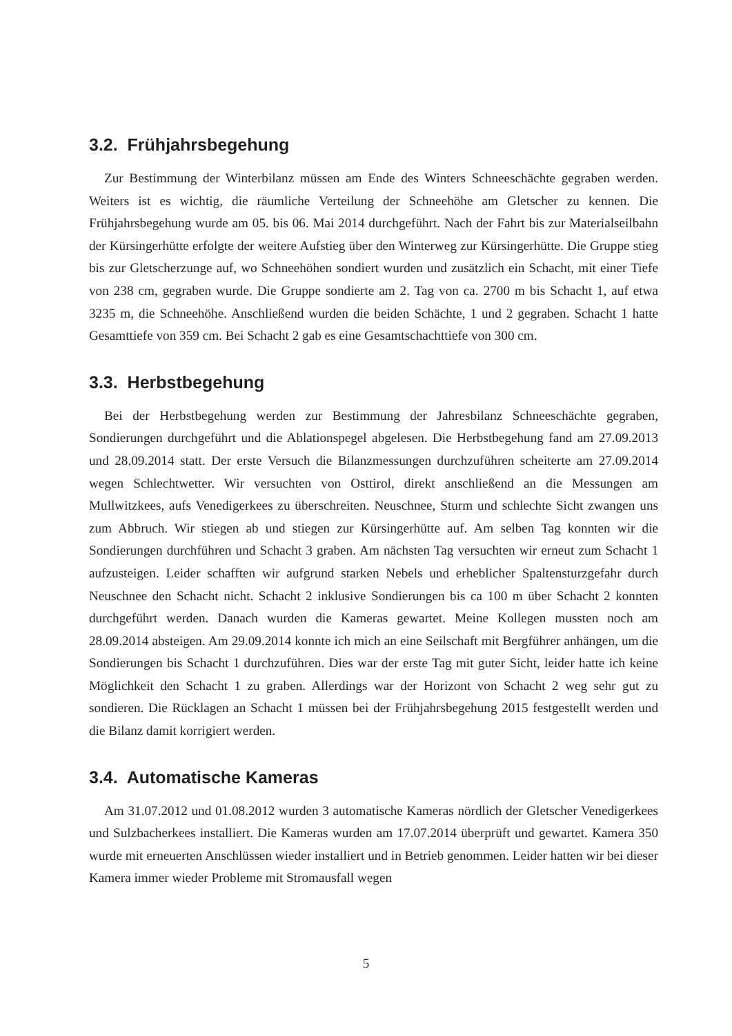3.2. Frühjahrsbegehung
Zur Bestimmung der Winterbilanz müssen am Ende des Winters Schneeschächte gegraben werden. Weiters ist es wichtig, die räumliche Verteilung der Schneehöhe am Gletscher zu kennen. Die Frühjahrsbegehung wurde am 05. bis 06. Mai 2014 durchgeführt. Nach der Fahrt bis zur Materialseilbahn der Kürsingerhütte erfolgte der weitere Aufstieg über den Winterweg zur Kürsingerhütte. Die Gruppe stieg bis zur Gletscherzunge auf, wo Schneehöhen sondiert wurden und zusätzlich ein Schacht, mit einer Tiefe von 238 cm, gegraben wurde. Die Gruppe sondierte am 2. Tag von ca. 2700 m bis Schacht 1, auf etwa 3235 m, die Schneehöhe. Anschließend wurden die beiden Schächte, 1 und 2 gegraben. Schacht 1 hatte Gesamttiefe von 359 cm. Bei Schacht 2 gab es eine Gesamtschachttiefe von 300 cm.
3.3. Herbstbegehung
Bei der Herbstbegehung werden zur Bestimmung der Jahresbilanz Schneeschächte gegraben, Sondierungen durchgeführt und die Ablationspegel abgelesen. Die Herbstbegehung fand am 27.09.2013 und 28.09.2014 statt. Der erste Versuch die Bilanzmessungen durchzuführen scheiterte am 27.09.2014 wegen Schlechtwetter. Wir versuchten von Osttirol, direkt anschließend an die Messungen am Mullwitzkees, aufs Venedigerkees zu überschreiten. Neuschnee, Sturm und schlechte Sicht zwangen uns zum Abbruch. Wir stiegen ab und stiegen zur Kürsingerhütte auf. Am selben Tag konnten wir die Sondierungen durchführen und Schacht 3 graben. Am nächsten Tag versuchten wir erneut zum Schacht 1 aufzusteigen. Leider schafften wir aufgrund starken Nebels und erheblicher Spaltensturzgefahr durch Neuschnee den Schacht nicht. Schacht 2 inklusive Sondierungen bis ca 100 m über Schacht 2 konnten durchgeführt werden. Danach wurden die Kameras gewartet. Meine Kollegen mussten noch am 28.09.2014 absteigen. Am 29.09.2014 konnte ich mich an eine Seilschaft mit Bergführer anhängen, um die Sondierungen bis Schacht 1 durchzuführen. Dies war der erste Tag mit guter Sicht, leider hatte ich keine Möglichkeit den Schacht 1 zu graben. Allerdings war der Horizont von Schacht 2 weg sehr gut zu sondieren. Die Rücklagen an Schacht 1 müssen bei der Frühjahrsbegehung 2015 festgestellt werden und die Bilanz damit korrigiert werden.
3.4. Automatische Kameras
Am 31.07.2012 und 01.08.2012 wurden 3 automatische Kameras nördlich der Gletscher Venedigerkees und Sulzbacherkees installiert. Die Kameras wurden am 17.07.2014 überprüft und gewartet. Kamera 350 wurde mit erneuerten Anschlüssen wieder installiert und in Betrieb genommen. Leider hatten wir bei dieser Kamera immer wieder Probleme mit Stromausfall wegen
5